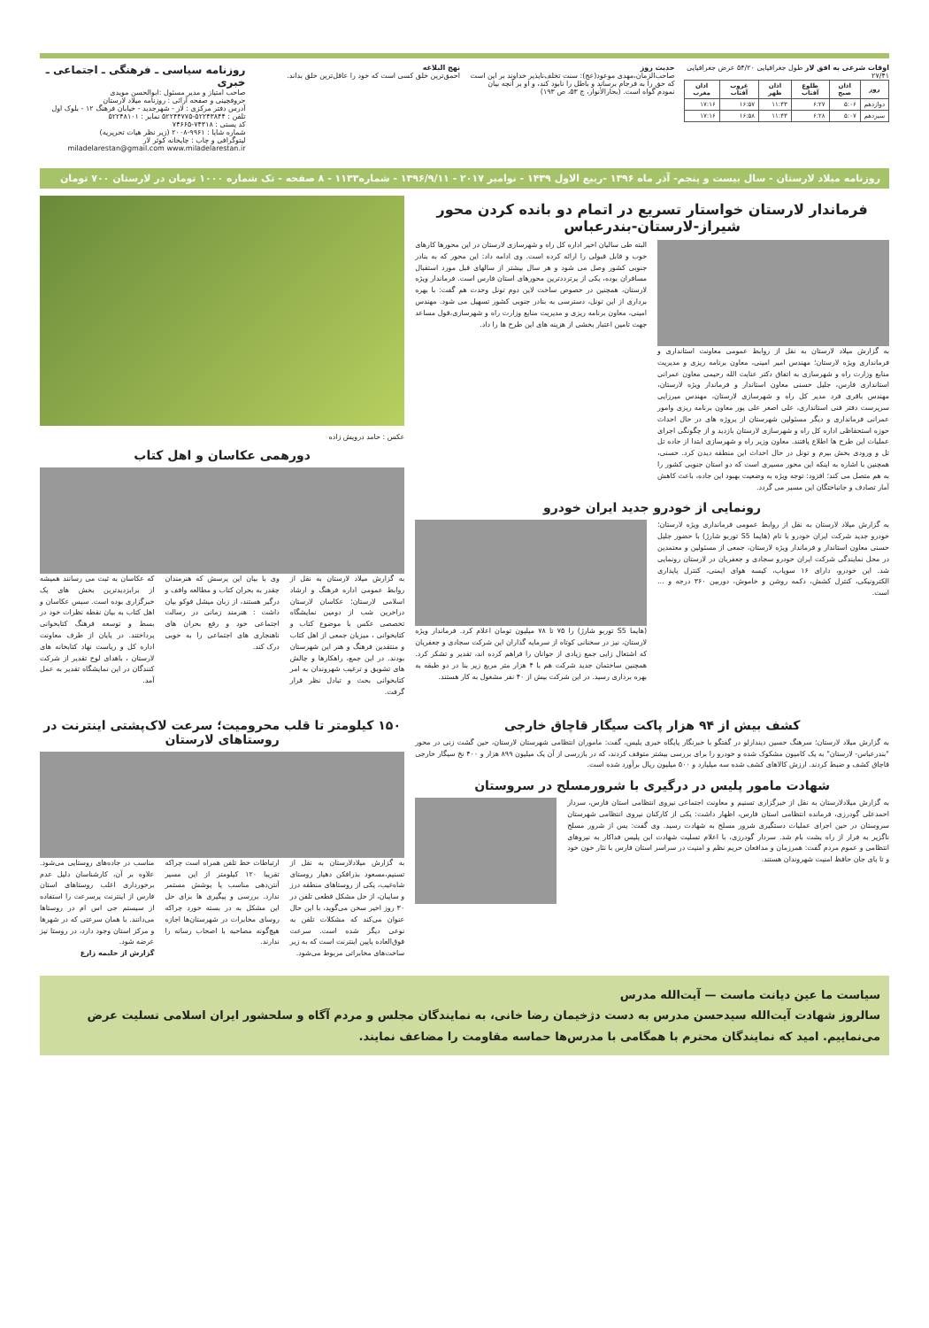اوقات شرعی به افق لار طول جغرافیایی ۵۴/۲۰ عرض جغرافیایی ۲۷/۴۱
| روز | اذان صبح | طلوع آفتاب | اذان ظهر | غروب آفتاب | اذان مغرب |
| --- | --- | --- | --- | --- | --- |
| دوازدهم | ۵:۰۶ | ۶:۲۷ | ۱۱:۴۳ | ۱۶:۵۷ | ۱۷:۱۶ |
| سیزدهم | ۵:۰۷ | ۶:۲۸ | ۱۱:۴۳ | ۱۶:۵۸ | ۱۷:۱۶ |
حدیث روز
صاحب‌الزمان،مهدی موعود(عج): سنت تخلف‌ناپذیر خداوند بر این است که حق را به فرجام برساند و باطل را نابود کند، و او بر آنچه بیان نمودم گواه است. (بحارالأنوار، ج ۵۳، ص ۱۹۳)
نهج البلاغه
احمق‌ترین خلق کسی است که خود را عاقل‌ترین خلق بداند.
روزنامه سیاسی ـ فرهنگی ـ اجتماعی ـ خبری
صاحب امتیاز و مدیر مسئول :ابوالحسن مویدی
حروفچینی و صفحه آرائی : روزنامه میلاد لارستان
آدرس دفتر مرکزی : لار - شهرجدید - خیابان فرهنگ ۱۲ - بلوک اول
تلفن : ۵۲۲۴۳۸۴۴-۵۲۲۴۴۷۷۵ نمابر : ۵۲۲۴۸۱۰۱
کد پستی : ۷۴۳۱۸-۷۴۶۶۵
شماره شاپا : ۹۹۶۱-۲۰۰۸ (زیر نظر هیات تحریریه)
لیتوگرافی و چاپ : چاپخانه کوثر لار
miladelarestan@gmail.com www.miladelarestan.ir
روزنامه میلاد لارستان - سال بیست و پنجم- آذر ماه ۱۳۹۶ -ربیع الاول ۱۴۳۹ - نوامبر ۲۰۱۷ - ۱۳۹۶/۹/۱۱ - شماره۱۱۳۳ - ۸ صفحه - تک شماره ۱۰۰۰ تومان در لارستان ۷۰۰ تومان
فرماندار لارستان خواستار تسریع در اتمام دو بانده کردن محور شیراز-لارستان-بندرعباس
به گزارش میلاد لارستان به نقل از روابط عمومی معاونت استانداری و فرمانداری ویژه لارستان؛ مهندس امیر امینی، معاون برنامه ریزی و مدیریت منابع وزارت راه و شهرسازی به اتفاق دکتر عنایت الله رحیمی معاون عمرانی استانداری فارس، جلیل حسنی معاون استاندار و فرماندار ویژه لارستان، مهندس باقری فرد مدیر کل راه و شهرسازی لارستان، مهندس میرزایی سرپرست دفتر فنی استانداری، علی اصغر علی پور معاون برنامه ریزی وامور عمرانی فرمانداری و دیگر مسئولین شهرستان از پروژه های در حال احداث حوزه استحفاظی اداره کل راه و شهرسازی لارستان بازدید و از چگونگی اجرای عملیات این طرح ها اطلاع یافتند. معاون وزیر راه و شهرسازی ابتدا از جاده تل تل و ورودی بخش بیرم و تونل در حال احداث این منطقه دیدن کرد. حسنی، همچنین با اشاره به اینکه این محور مسیری است که دو استان جنوبی کشور را به هم متصل می کند؛ افزود: توجه ویژه به وضعیت بهبود این جاده، باعث کاهش آمار تصادف و جانباختگان این مسیر می گردد.
البته طی سالیان اخیر اداره کل راه و شهرسازی لارستان در این محورها کارهای خوب و قابل قبولی را ارائه کرده است. وی ادامه داد: این محور که به بنادر جنوبی کشور وصل می شود و هر سال بیشتر از سالهای قبل مورد استقبال مسافران بوده، یکی از پرترددترین محورهای استان فارس است. فرماندار ویژه لارستان، همچنین در خصوص ساخت لاین دوم تونل وحدت هم گفت: با بهره برداری از این تونل، دسترسی به بنادر جنوبی کشور تسهیل می شود. مهندس امینی، معاون برنامه ریزی و مدیریت منابع وزارت راه و شهرسازی،قول مساعد جهت تامین اعتبار بخشی از هزینه های این طرح ها را داد.
رونمایی از خودرو جدید ایران خودرو
به گزارش میلاد لارستان به نقل از روابط عمومی فرمانداری ویژه لارستان؛ خودرو جدید شرکت ایران خودرو با نام (هایما S5 توربو شارژ) با حضور جلیل حسنی معاون استاندار و فرماندار ویژه لارستان، جمعی از مسئولین و معتمدین در محل نمایندگی شرکت ایران خودرو سجادی و جعفریان در لارستان رونمایی شد. این خودرو، دارای ۱۶ سوپاپ، کیسه هوای ایمنی، کنترل پایداری الکترونیکی، کنترل کشش، دکمه روشن و خاموش، دوربین ۳۶۰ درجه و ... است.
(هایما S5 توربو شارژ) را ۷۵ تا ۷۸ میلیون تومان اعلام کرد. فرماندار ویژه لارستان، نیز در سخنانی کوتاه از سرمایه گذاران این شرکت سجادی و جعفریان که اشتغال زایی جمع زیادی از جوانان را فراهم کرده اند، تقدیر و تشکر کرد. همچنین ساختمان جدید شرکت هم با ۴ هزار متر مربع زیر بنا در دو طبقه به بهره برداری رسید. در این شرکت بیش از ۴۰ نفر مشغول به کار هستند.
عکس : حامد درویش زاده
دورهمی عکاسان و اهل کتاب
به گزارش میلاد لارستان به نقل از روابط عمومی اداره فرهنگ و ارشاد اسلامی لارستان؛ عکاسان لارستان دراخرین شب از دومین نمایشگاه تخصصی عکس با موضوع کتاب و کتابخوانی ، میزبان جمعی از اهل کتاب و منتقدین فرهنگ و هنر این شهرستان بودند. در این جمع، راهکارها و چالش های تشویق و ترغیب شهروندان به امر کتابخوانی بحث و تبادل نظر قرار گرفت.
وی با بیان این پرسش که هنرمندان چقدر به بحران کتاب و مطالعه واقف و درگیر هستند، از زبان میشل فوکو بیان داشت : هنرمند زمانی در رسالت اجتماعی خود و رفع بحران های ناهنجاری های اجتماعی را به خوبی درک کند.
که عکاسان به ثبت می رسانند همیشه از برابزدیدترین بخش های یک خبرگزاری بوده است. سپس عکاسان و اهل کتاب به بیان نقطه نظرات خود در بسط و توسعه فرهنگ کتابخوانی پرداختند. در پایان از طرف معاونت اداره کل و ریاست نهاد کتابخانه های لارستان ، باهدای لوح تقدیر از شرکت کنندگان در این نمایشگاه تقدیر به عمل آمد.
کشف بیش از ۹۴ هزار پاکت سیگار قاچاق خارجی
به گزارش میلاد لارستان؛ سرهنگ حسین دیندارلو در گفتگو با خبرنگار پایگاه خبری پلیس، گفت: ماموران انتظامی شهرستان لارستان، حین گشت زنی در محور "بندرعباس- لارستان" به یک کامیون مشکوک شده و خودرو را برای بررسی بیشتر متوقف کردند، که در بازرسی از آن یک میلیون ۸۹۹ هزار و ۴۰۰ نخ سیگار خارجی قاچاق کشف و ضبط کردند. ارزش کالاهای کشف شده سه میلیارد و ۵۰۰ میلیون ریال برآورد شده است.
شهادت مامور پلیس در درگیری با شرورمسلح در سروستان
به گزارش میلادلارستان به نقل از خبرگزاری تسنیم و معاونت اجتماعی نیروی انتظامی استان فارس، سردار احمدعلی گودرزی، فرمانده انتظامی استان فارس، اظهار داشت: یکی از کارکنان نیروی انتظامی شهرستان سروستان در حین اجرای عملیات دستگیری شرور مسلح به شهادت رسید. وی گفت: پس از شرور مسلح ناگزیر به فرار از راه پشت بام شد. سردار گودرزی، با اعلام تسلیت شهادت این پلیس فداکار به نیروهای انتظامی و عموم مردم گفت: همرزمان و مدافعان حریم نظم و امنیت در سراسر استان فارس با نثار خون خود و تا پای جان حافظ امنیت شهروندان هستند.
۱۵۰ کیلومتر تا قلب محرومیت؛ سرعت لاک‌پشتی اینترنت در روستاهای لارستان
به گزارش میلادلارستان به نقل از تسنیم،مسعود بذرافکن دهیار روستای شاه‌غیب، یکی از روستاهای منطقه درز و سایبان، از حل مشکل قطعی تلفن در ۳۰ روز اخیر سخن می‌گوید، با این حال عنوان می‌کند که مشکلات تلفن به نوعی دیگر شده است. سرعت فوق‌العاده پایین اینترنت است که به زیر ساخت‌های مخابراتی مربوط می‌شود.
ارتباطات خط تلفن همراه است چراکه تقریبا ۱۲۰ کیلومتر از این مسیر آنتن‌دهی مناسب یا پوشش مستمر ندارد. بررسی و پیگیری ها برای حل این مشکل به در بسته خورد چراکه روسای مخابرات در شهرستان‌ها اجازه هیچ‌گونه مصاحبه با اصحاب رسانه را ندارند.
مناسب در جاده‌های روستایی می‌شود. علاوه بر آن، کارشناسان دلیل عدم برخورداری اغلب روستاهای استان فارس از اینترنت پرسرعت را استفاده از سیستم جی اس ام در روستاها می‌دانند. با همان سرعتی که در شهرها و مرکز استان وجود دارد، در روستا نیز عرضه شود.
گزارش از حلیمه زارع
سیاست ما عین دیانت ماست — آیت‌الله مدرس
سالروز شهادت آیت‌الله سیدحسن مدرس به دست دژخیمان رضا خانی، به نمایندگان مجلس و مردم آگاه و سلحشور ایران اسلامی تسلیت عرض می‌نماییم. امید که نمایندگان محترم با همگامی با مدرس‌ها حماسه مقاومت را مضاعف نمایند.